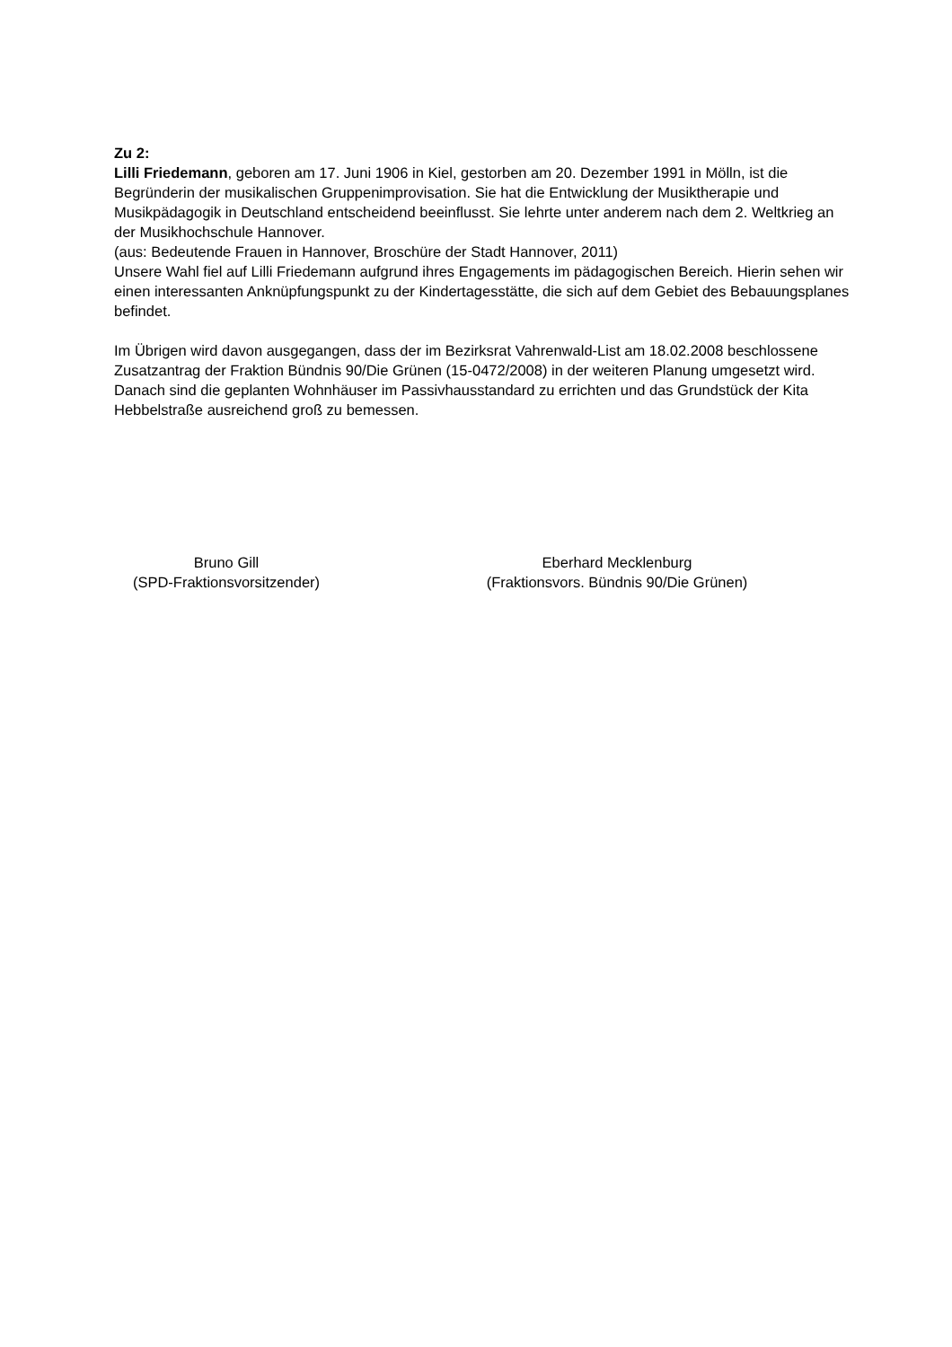Zu 2:
Lilli Friedemann, geboren am 17. Juni 1906 in Kiel, gestorben am 20. Dezember 1991 in Mölln, ist die Begründerin der musikalischen Gruppenimprovisation. Sie hat die Entwicklung der Musiktherapie und Musikpädagogik in Deutschland entscheidend beeinflusst. Sie lehrte unter anderem nach dem 2. Weltkrieg an der Musikhochschule Hannover.
(aus: Bedeutende Frauen in Hannover, Broschüre der Stadt Hannover, 2011)
Unsere Wahl fiel auf Lilli Friedemann aufgrund ihres Engagements im pädagogischen Bereich. Hierin sehen wir einen interessanten Anknüpfungspunkt zu der Kindertagesstätte, die sich auf dem Gebiet des Bebauungsplanes befindet.
Im Übrigen wird davon ausgegangen, dass der im Bezirksrat Vahrenwald-List am 18.02.2008 beschlossene Zusatzantrag der Fraktion Bündnis 90/Die Grünen (15-0472/2008) in der weiteren Planung umgesetzt wird. Danach sind die geplanten Wohnhäuser im Passivhausstandard zu errichten und das Grundstück der Kita Hebbelstraße ausreichend groß zu bemessen.
Bruno Gill
(SPD-Fraktionsvorsitzender)
Eberhard Mecklenburg
(Fraktionsvors. Bündnis 90/Die Grünen)